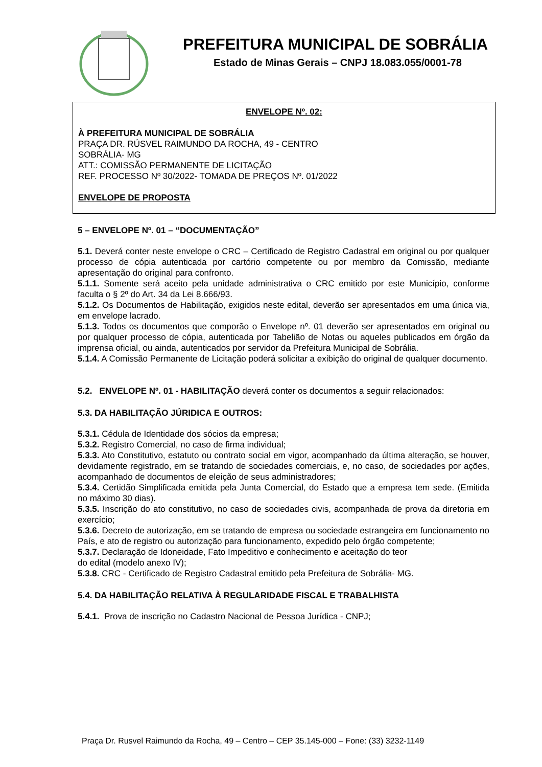PREFEITURA MUNICIPAL DE SOBRÁLIA
Estado de Minas Gerais – CNPJ 18.083.055/0001-78
ENVELOPE Nº. 02:
À PREFEITURA MUNICIPAL DE SOBRÁLIA
PRAÇA DR. RÚSVEL RAIMUNDO DA ROCHA, 49 - CENTRO
SOBRÁLIA- MG
ATT.: COMISSÃO PERMANENTE DE LICITAÇÃO
REF. PROCESSO Nº 30/2022- TOMADA DE PREÇOS Nº. 01/2022
ENVELOPE DE PROPOSTA
5 – ENVELOPE Nº. 01 – “DOCUMENTAÇÃO”
5.1. Deverá conter neste envelope o CRC – Certificado de Registro Cadastral em original ou por qualquer processo de cópia autenticada por cartório competente ou por membro da Comissão, mediante apresentação do original para confronto.
5.1.1. Somente será aceito pela unidade administrativa o CRC emitido por este Município, conforme faculta o § 2º do Art. 34 da Lei 8.666/93.
5.1.2. Os Documentos de Habilitação, exigidos neste edital, deverão ser apresentados em uma única via, em envelope lacrado.
5.1.3. Todos os documentos que comporão o Envelope nº. 01 deverão ser apresentados em original ou por qualquer processo de cópia, autenticada por Tabelião de Notas ou aqueles publicados em órgão da imprensa oficial, ou ainda, autenticados por servidor da Prefeitura Municipal de Sobrália.
5.1.4. A Comissão Permanente de Licitação poderá solicitar a exibição do original de qualquer documento.
5.2. ENVELOPE Nº. 01 - HABILITAÇÃO deverá conter os documentos a seguir relacionados:
5.3. DA HABILITAÇÃO JÚRIDICA E OUTROS:
5.3.1. Cédula de Identidade dos sócios da empresa;
5.3.2. Registro Comercial, no caso de firma individual;
5.3.3. Ato Constitutivo, estatuto ou contrato social em vigor, acompanhado da última alteração, se houver, devidamente registrado, em se tratando de sociedades comerciais, e, no caso, de sociedades por ações, acompanhado de documentos de eleição de seus administradores;
5.3.4. Certidão Simplificada emitida pela Junta Comercial, do Estado que a empresa tem sede. (Emitida no máximo 30 dias).
5.3.5. Inscrição do ato constitutivo, no caso de sociedades civis, acompanhada de prova da diretoria em exercício;
5.3.6. Decreto de autorização, em se tratando de empresa ou sociedade estrangeira em funcionamento no País, e ato de registro ou autorização para funcionamento, expedido pelo órgão competente;
5.3.7. Declaração de Idoneidade, Fato Impeditivo e conhecimento e aceitação do teor
do edital (modelo anexo IV);
5.3.8. CRC - Certificado de Registro Cadastral emitido pela Prefeitura de Sobrália- MG.
5.4. DA HABILITAÇÃO RELATIVA À REGULARIDADE FISCAL E TRABALHISTA
5.4.1. Prova de inscrição no Cadastro Nacional de Pessoa Jurídica - CNPJ;
Praça Dr. Rusvel Raimundo da Rocha, 49 – Centro – CEP 35.145-000 – Fone: (33) 3232-1149